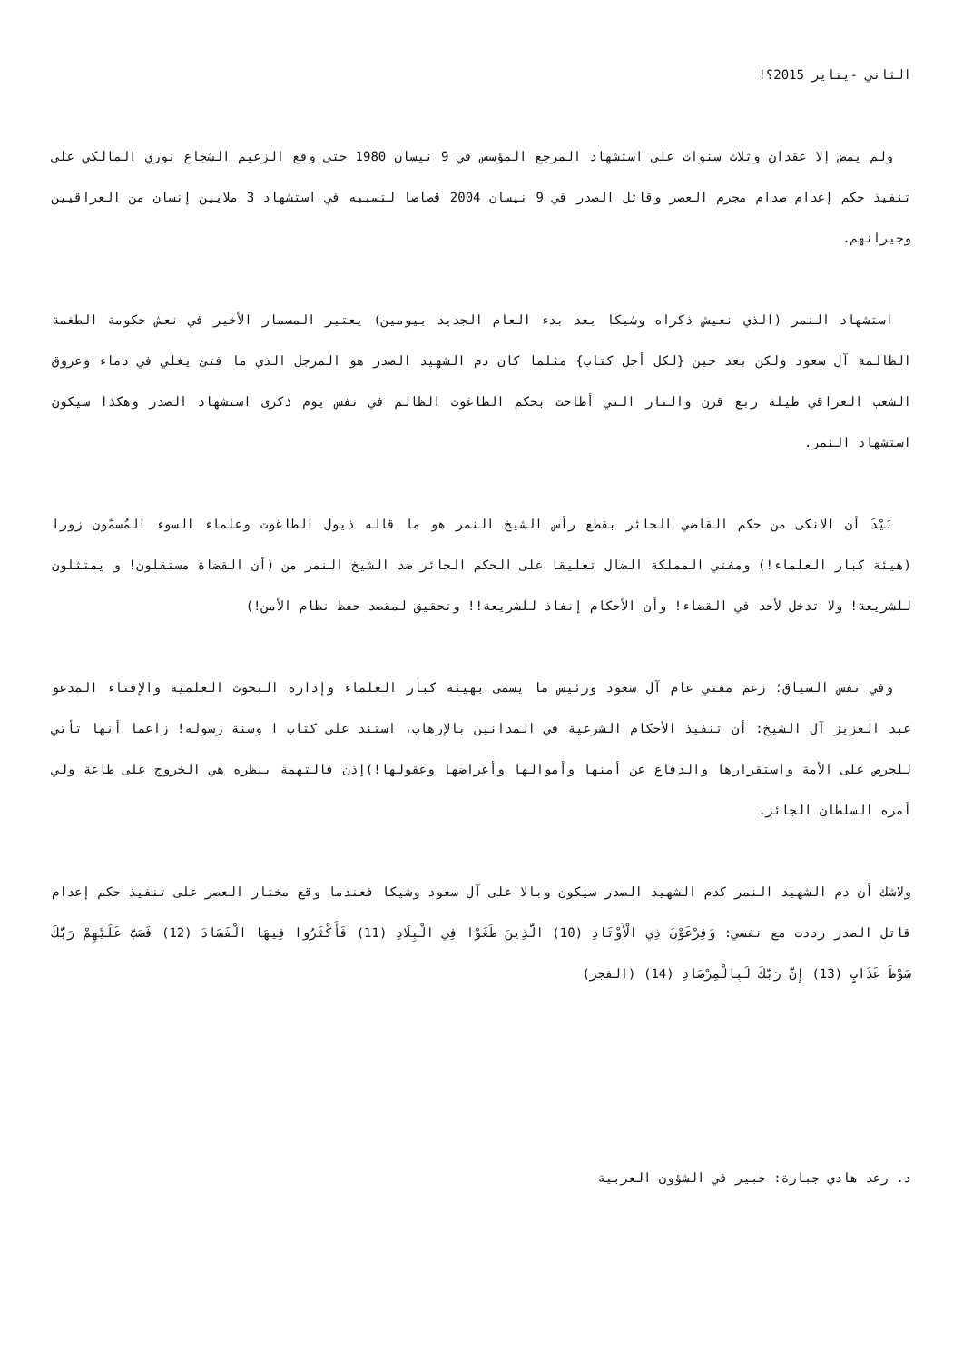الثاني -يناير 2015؟!
ولم يمض إلا عقدان وثلاث سنوات على استشهاد المرجع المؤسس في 9 نيسان 1980 حتى وقع الزعيم الشجاع نوري المالكي على تنفيذ حكم إعدام صدام مجرم العصر وقاتل الصدر في 9 نيسان 2004 قصاصا لتسببه في استشهاد 3 ملايين إنسان من العراقيين وجيرانهم.
استشهاد النمر (الذي نعيش ذكراه وشيكا بعد بدء العام الجديد بيومين) يعتبر المسمار الأخير في نعش حكومة الطغمة الظالمة آل سعود ولكن بعد حين {لكل أجل كتاب} مثلما كان دم الشهيد الصدر هو المرجل الذي ما فتئ يغلي في دماء وعروق الشعب العراقي طيلة ربع قرن والنار التي أطاحت بحكم الطاغوت الظالم في نفس يوم ذكرى استشهاد الصدر وهكذا سيكون استشهاد النمر.
بَيْدَ أن الانكى من حكم القاضي الجائر بقطع رأس الشيخ النمر هو ما قاله ذيول الطاغوت وعلماء السوء المُسمّون زورا (هيئة كبار العلماء!) ومفتي المملكة الضال تعليقا على الحكم الجائر ضد الشيخ النمر من (أن القضاة مستقلون! و يمتثلون للشريعة! ولا تدخل لأحد في القضاء! وأن الأحكام إنفاذ للشريعة!! وتحقيق لمقصد حفظ نظام الأمن!)
وفي نفس السياق؛ زعم مفتي عام آل سعود ورئيس ما يسمى بهيئة كبار العلماء وإدارة البحوث العلمية والإفتاء المدعو عبد العزيز آل الشيخ: أن تنفيذ الأحكام الشرعية في المدانين بالإرهاب، استند على كتاب ا وسنة رسوله! زاعما أنها تأتي للحرص على الأمة واستقرارها والدفاع عن أمنها وأموالها وأعراضها وعقولها!)إذن فالتهمة بنظره هي الخروج على طاعة ولي أمره السلطان الجائر.
ولاشك أن دم الشهيد النمر كدم الشهيد الصدر سيكون وبالا على آل سعود وشيكا فعندما وقع مختار العصر على تنفيذ حكم إعدام قاتل الصدر رددت مع نفسي: وَفِرْعَوْنَ ذِي الْأَوْتَادِ (10) الَّذِينَ طَغَوْا فِي الْبِلَادِ (11) فَأَكْثَرُوا فِيهَا الْفَسَادَ (12) فَصَبَّ عَلَيْهِمْ رَبُّكَ سَوْطَ عَذَابٍ (13) إِنَّ رَبَّكَ لَبِالْمِرْصَادِ (14) (الفجر)
د. رعد هادي جبارة: خبير في الشؤون العربية